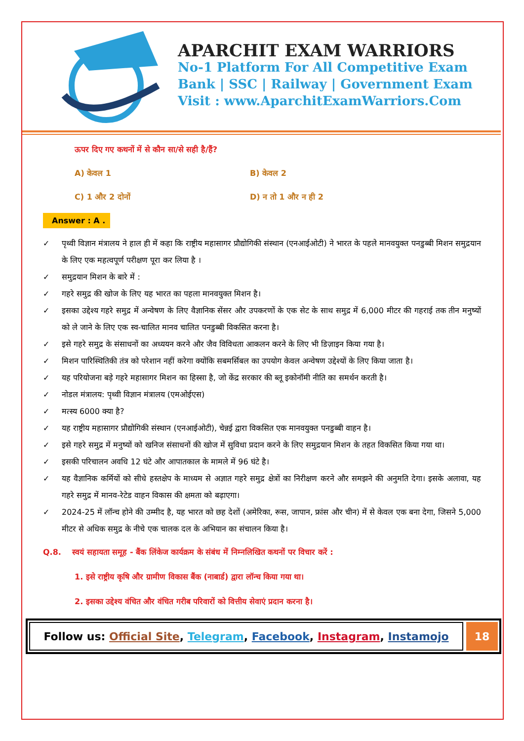APARCHIT EXAM WARRIORS
No-1 Platform For All Competitive Exam
Bank | SSC | Railway | Government Exam
Visit : www.AparchitExamWarriors.Com
ऊपर दिए गए कथनों में से कौन सा/से सही है/हैं?
A) केवल 1 B) केवल 2
C) 1 और 2 दोनों D) न तो 1 और न ही 2
Answer : A .
✓ पृथ्वी विज्ञान मंत्रालय ने हाल ही में कहा कि राष्ट्रीय महासागर प्रौद्योगिकी संस्थान (एनआईओटी) ने भारत के पहले मानवयुक्त पनडुब्बी मिशन समुद्रयान के लिए एक महत्वपूर्ण परीक्षण पूरा कर लिया है ।
✓ समुद्रयान मिशन के बारे में :
✓ गहरे समुद्र की खोज के लिए यह भारत का पहला मानवयुक्त मिशन है।
✓ इसका उद्देश्य गहरे समुद्र में अन्वेषण के लिए वैज्ञानिक सेंसर और उपकरणों के एक सेट के साथ समुद्र में 6,000 मीटर की गहराई तक तीन मनुष्यों को ले जाने के लिए एक स्व-चालित मानव चालित पनडुब्बी विकसित करना है।
✓ इसे गहरे समुद्र के संसाधनों का अध्ययन करने और जैव विविधता आकलन करने के लिए भी डिज़ाइन किया गया है।
✓ मिशन पारिस्थितिकी तंत्र को परेशान नहीं करेगा क्योंकि सबमर्सिबल का उपयोग केवल अन्वेषण उद्देश्यों के लिए किया जाता है।
✓ यह परियोजना बड़े गहरे महासागर मिशन का हिस्सा है, जो केंद्र सरकार की ब्लू इकोनॉमी नीति का समर्थन करती है।
✓ नोडल मंत्रालय: पृथ्वी विज्ञान मंत्रालय (एमओईएस)
✓ मत्स्य 6000 क्या है?
✓ यह राष्ट्रीय महासागर प्रौद्योगिकी संस्थान (एनआईओटी), चेन्नई द्वारा विकसित एक मानवयुक्त पनडुब्बी वाहन है।
✓ इसे गहरे समुद्र में मनुष्यों को खनिज संसाधनों की खोज में सुविधा प्रदान करने के लिए समुद्रयान मिशन के तहत विकसित किया गया था।
✓ इसकी परिचालन अवधि 12 घंटे और आपातकाल के मामले में 96 घंटे है।
✓ यह वैज्ञानिक कर्मियों को सीधे हस्तक्षेप के माध्यम से अज्ञात गहरे समुद्र क्षेत्रों का निरीक्षण करने और समझने की अनुमति देगा। इसके अलावा, यह गहरे समुद्र में मानव-रेटेड वाहन विकास की क्षमता को बढ़ाएगा।
✓ 2024-25 में लॉन्च होने की उम्मीद है, यह भारत को छह देशों (अमेरिका, रूस, जापान, फ्रांस और चीन) में से केवल एक बना देगा, जिसने 5,000 मीटर से अधिक समुद्र के नीचे एक चालक दल के अभियान का संचालन किया है।
Q.8. स्वयं सहायता समूह - बैंक लिंकेज कार्यक्रम के संबंध में निम्नलिखित कथनों पर विचार करें :
1. इसे राष्ट्रीय कृषि और ग्रामीण विकास बैंक (नाबार्ड) द्वारा लॉन्च किया गया था।
2. इसका उद्देश्य वंचित और वंचित गरीब परिवारों को वित्तीय सेवाएं प्रदान करना है।
Follow us: Official Site, Telegram, Facebook, Instagram, Instamojo
18